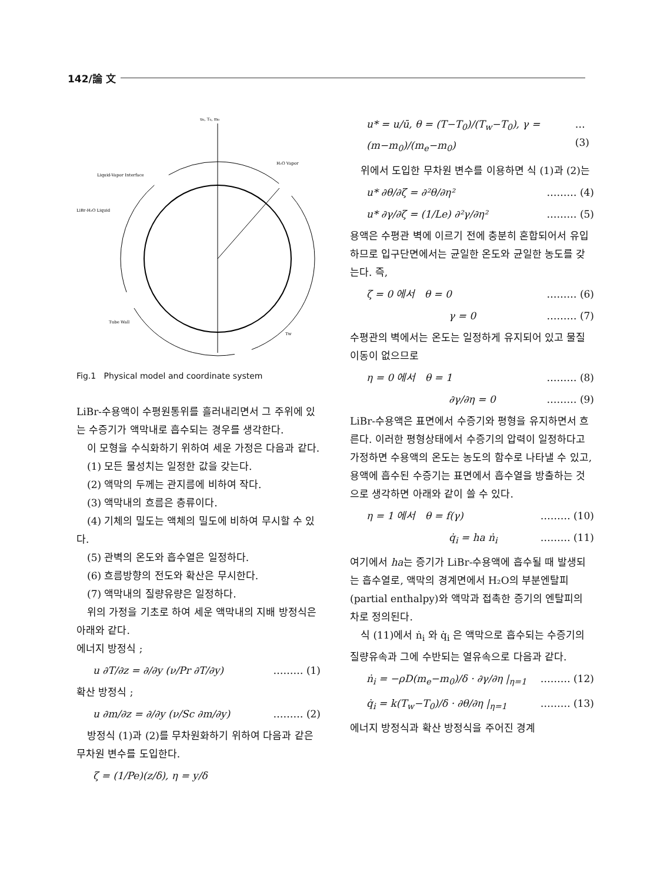142/論 文
u₀, T₀, m₀
H₂O Vapor
Liquid-Vapor Interface
LiBr-H₂O Liquid
Tube Wall
Tw
Fig.1 Physical model and coordinate system
LiBr-수용액이 수평원통위를 흘러내리면서 그 주위에 있는 수증기가 액막내로 흡수되는 경우를 생각한다.
이 모형을 수식화하기 위하여 세운 가정은 다음과 같다.
(1) 모든 물성치는 일정한 값을 갖는다.
(2) 액막의 두께는 관지름에 비하여 작다.
(3) 액막내의 흐름은 층류이다.
(4) 기체의 밀도는 액체의 밀도에 비하여 무시할 수 있다.
(5) 관벽의 온도와 흡수열은 일정하다.
(6) 흐름방향의 전도와 확산은 무시한다.
(7) 액막내의 질량유량은 일정하다.
위의 가정을 기초로 하여 세운 액막내의 지배 방정식은 아래와 같다.
에너지 방정식 ;
u ∂T/∂z = ∂/∂y (ν/Pr ∂T/∂y) ……… (1)
확산 방정식 ;
u ∂m/∂z = ∂/∂y (ν/Sc ∂m/∂y) ……… (2)
방정식 (1)과 (2)를 무차원화하기 위하여 다음과 같은 무차원 변수를 도입한다.
ζ = (1/Pe)(z/δ), η = y/δ
u* = u/ū, θ = (T−T<sub>0</sub>)/(T<sub>w</sub>−T<sub>0</sub>), γ = (m−m<sub>0</sub>)/(m<sub>e</sub>−m<sub>0</sub>) …(3)
위에서 도입한 무차원 변수를 이용하면 식 (1)과 (2)는
u* ∂θ/∂ζ = ∂²θ/∂η² ……… (4)
u* ∂γ/∂ζ = (1/Le) ∂²γ/∂η² ……… (5)
용액은 수평관 벽에 이르기 전에 충분히 혼합되어서 유입하므로 입구단면에서는 균일한 온도와 균일한 농도를 갖는다. 즉,
ζ = 0 에서 θ = 0 ……… (6)
γ = 0 ……… (7)
수평관의 벽에서는 온도는 일정하게 유지되어 있고 물질이동이 없으므로
η = 0 에서 θ = 1 ……… (8)
∂γ/∂η = 0 ……… (9)
LiBr-수용액은 표면에서 수증기와 평형을 유지하면서 흐른다. 이러한 평형상태에서 수증기의 압력이 일정하다고 가정하면 수용액의 온도는 농도의 함수로 나타낼 수 있고, 용액에 흡수된 수증기는 표면에서 흡수열을 방출하는 것으로 생각하면 아래와 같이 쓸 수 있다.
η = 1 에서 θ = f(γ) ……… (10)
q̇<sub>i</sub> = ha ṅ<sub>i</sub> ……… (11)
여기에서 ha는 증기가 LiBr-수용액에 흡수될 때 발생되는 흡수열로, 액막의 경계면에서 H₂O의 부분엔탈피(partial enthalpy)와 액막과 접촉한 증기의 엔탈피의 차로 정의된다.
식 (11)에서 ṅ<sub>i</sub> 와 q̇<sub>i</sub> 은 액막으로 흡수되는 수증기의 질량유속과 그에 수반되는 열유속으로 다음과 같다.
ṅ<sub>i</sub> = −ρD(m<sub>e</sub>−m<sub>0</sub>)/δ · ∂γ/∂η |<sub>η=1</sub> ……… (12)
q̇<sub>i</sub> = k(T<sub>w</sub>−T<sub>0</sub>)/δ · ∂θ/∂η |<sub>η=1</sub> ……… (13)
에너지 방정식과 확산 방정식을 주어진 경계